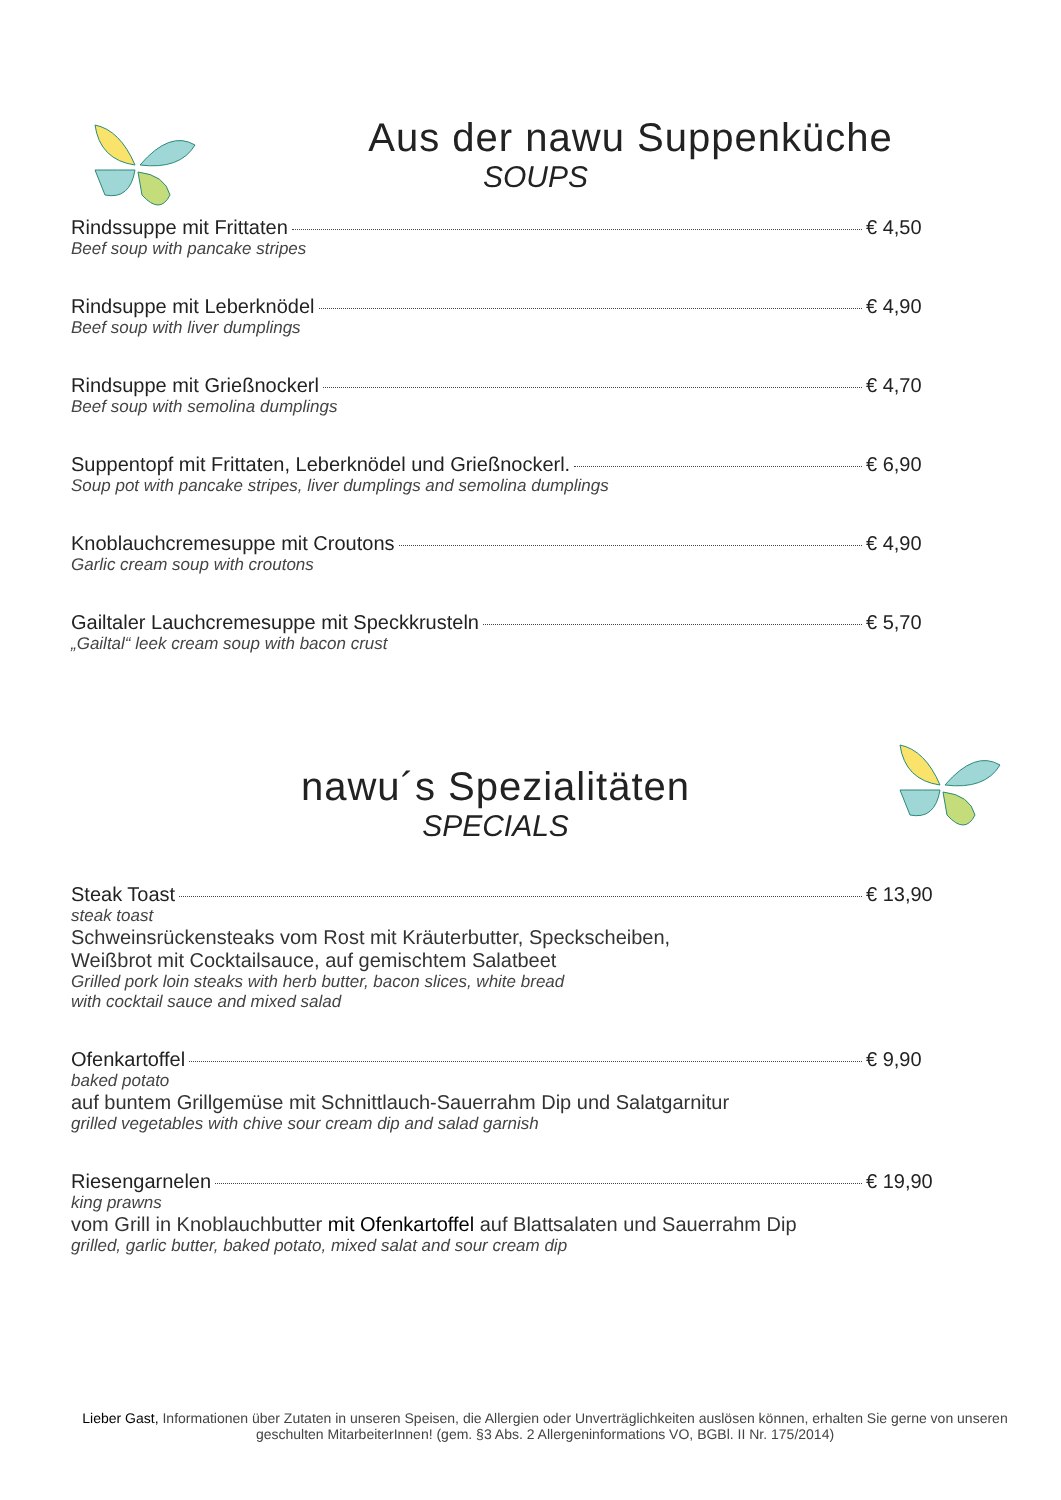Aus der nawu Suppenküche
SOUPS
Rindssuppe mit Frittaten € 4,50
Beef soup with pancake stripes
Rindsuppe mit Leberknödel € 4,90
Beef soup with liver dumplings
Rindsuppe mit Grießnockerl € 4,70
Beef soup with semolina dumplings
Suppentopf mit Frittaten, Leberknödel und Grießnockerl. € 6,90
Soup pot with pancake stripes, liver dumplings and semolina dumplings
Knoblauchcremesuppe mit Croutons € 4,90
Garlic cream soup with croutons
Gailtaler Lauchcremesuppe mit Speckkrusteln € 5,70
„Gailtal“ leek cream soup with bacon crust
nawu´s Spezialitäten
SPECIALS
Steak Toast € 13,90
steak toast
Schweinsrückensteaks vom Rost mit Kräuterbutter, Speckscheiben,
Weißbrot mit Cocktailsauce, auf gemischtem Salatbeet
Grilled pork loin steaks with herb butter, bacon slices, white bread
with cocktail sauce and mixed salad
Ofenkartoffel € 9,90
baked potato
auf buntem Grillgemüse mit Schnittlauch-Sauerrahm Dip und Salatgarnitur
grilled vegetables with chive sour cream dip and salad garnish
Riesengarnelen € 19,90
king prawns
vom Grill in Knoblauchbutter mit Ofenkartoffel auf Blattsalaten und Sauerrahm Dip
grilled, garlic butter, baked potato, mixed salat and sour cream dip
Lieber Gast, Informationen über Zutaten in unseren Speisen, die Allergien oder Unverträglichkeiten auslösen können, erhalten Sie gerne von unseren geschulten MitarbeiterInnen! (gem. §3 Abs. 2 Allergeninformations VO, BGBl. II Nr. 175/2014)